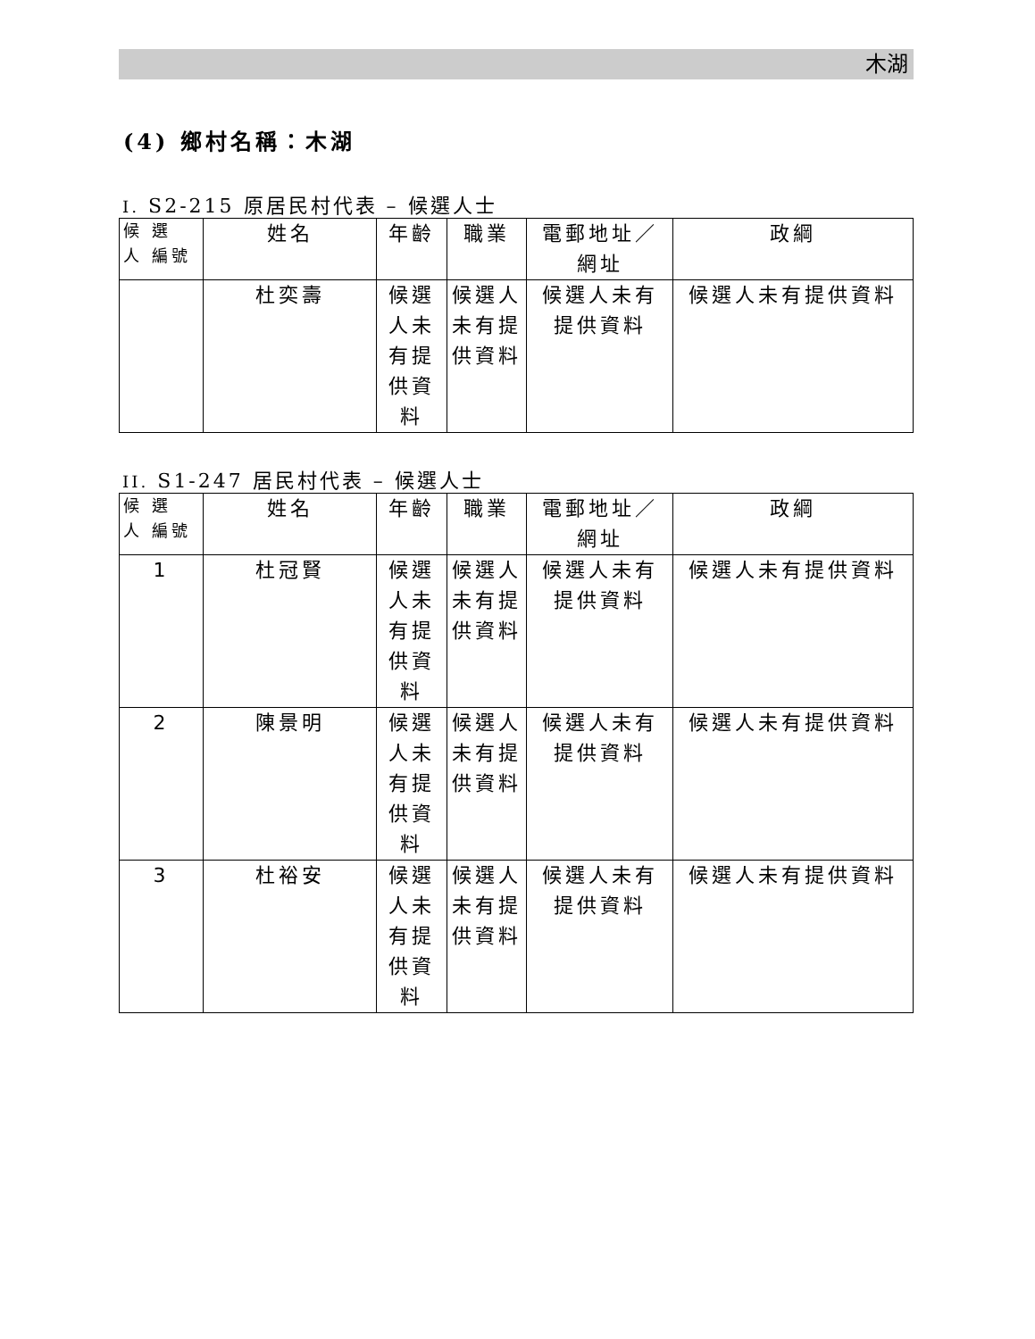木湖
(4) 鄉村名稱：木湖
I. S2-215 原居民村代表 – 候選人士
| 候 選 人 編號 | 姓名 | 年齡 | 職業 | 電郵地址／網址 | 政綱 |
| --- | --- | --- | --- | --- | --- |
| | 杜奕壽 | 候選人未有提供資料 | 候選人未有提供資料 | 候選人未有提供資料 | 候選人未有提供資料 |
II. S1-247 居民村代表 – 候選人士
| 候 選 人 編號 | 姓名 | 年齡 | 職業 | 電郵地址／網址 | 政綱 |
| --- | --- | --- | --- | --- | --- |
| 1 | 杜冠賢 | 候選人未有提供資料 | 候選人未有提供資料 | 候選人未有提供資料 | 候選人未有提供資料 |
| 2 | 陳景明 | 候選人未有提供資料 | 候選人未有提供資料 | 候選人未有提供資料 | 候選人未有提供資料 |
| 3 | 杜裕安 | 候選人未有提供資料 | 候選人未有提供資料 | 候選人未有提供資料 | 候選人未有提供資料 |